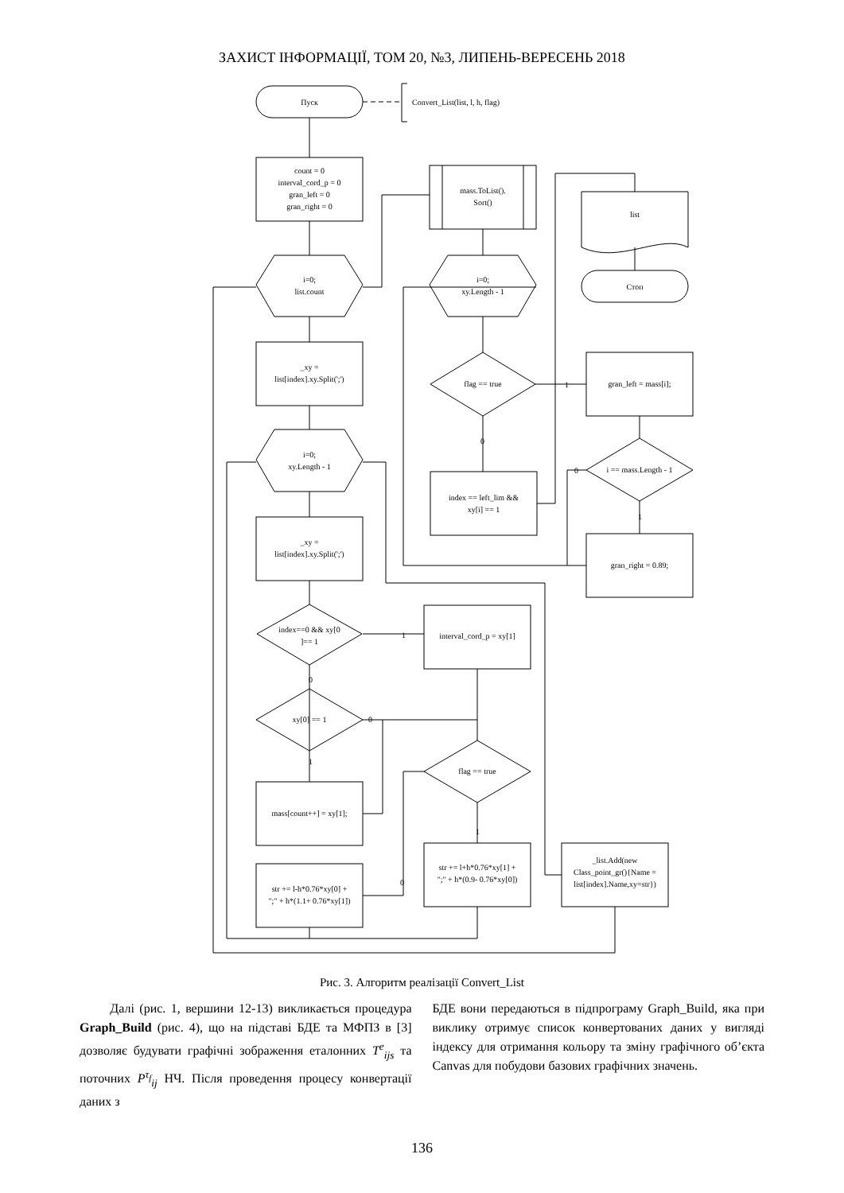ЗАХИСТ ІНФОРМАЦІЇ, ТОМ 20, №3, ЛИПЕНЬ-ВЕРЕСЕНЬ 2018
Пуск
Convert_List(list, l, h, flag)
count = 0
interval_cord_p = 0
gran_left = 0
gran_right = 0
i=0;
list.count
_xy =
list[index].xy.Split(';')
i=0;
xy.Length - 1
_xy =
list[index].xy.Split(';')
index==0 && xy[0
]== 1
xy[0] == 1
mass[count++] = xy[1];
str += l-h*0.76*xy[0] +
";" + h*(1.1+ 0.76*xy[1])
interval_cord_p = xy[1]
flag == true
str += l+h*0.76*xy[1] +
";" + h*(0.9- 0.76*xy[0])
_list.Add(new
Class_point_gr(){Name =
list[index].Name,xy=str})
mass.ToList().
Sort()
i=0;
xy.Length - 1
flag == true
index == left_lim &&
xy[i] == 1
list
Стоп
gran_left = mass[i];
i == mass.Length - 1
gran_right = 0.89;
0
1
1
0
1
0
0
1
1
0
Рис. 3. Алгоритм реалізації Convert_List
Далі (рис. 1, вершини 12-13) викликається процедура Graph_Build (рис. 4), що на підставі БДЕ та МФПЗ в [3] дозволяє будувати графічні зображення еталонних T<sup>e</sup><sub>ijs</sub> та поточних P<sup>τ<sub>f</sub></sup><sub>ij</sub> НЧ. Після проведення процесу конвертації даних з
БДЕ вони передаються в підпрограму Graph_Build, яка при виклику отримує список конвертованих даних у вигляді індексу для отримання кольору та зміну графічного об’єкта Canvas для побудови базових графічних значень.
136